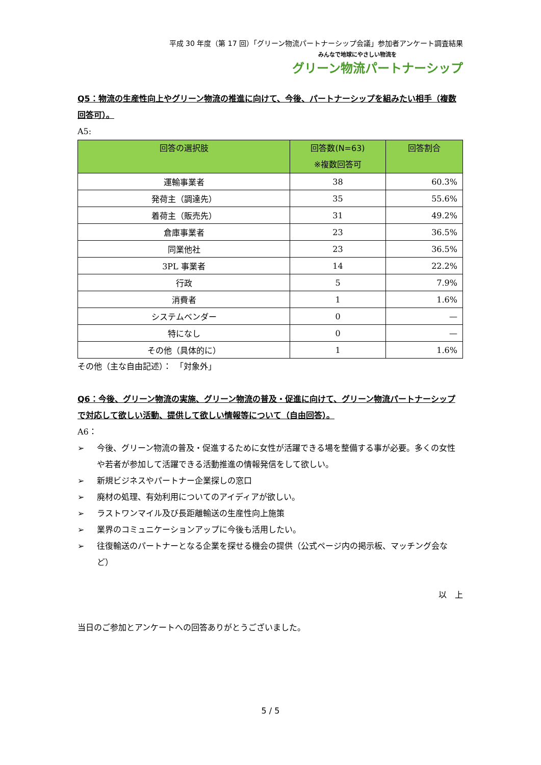平成 30 年度（第 17 回）「グリーン物流パートナーシップ会議」参加者アンケート調査結果
みんなで地球にやさしい物流を
グリーン物流パートナーシップ
Q5：物流の生産性向上やグリーン物流の推進に向けて、今後、パートナーシップを組みたい相手（複数回答可）。
A5:
| 回答の選択肢 | 回答数(N=63) ※複数回答可 | 回答割合 |
| --- | --- | --- |
| 運輸事業者 | 38 | 60.3% |
| 発荷主（調達先） | 35 | 55.6% |
| 着荷主（販売先） | 31 | 49.2% |
| 倉庫事業者 | 23 | 36.5% |
| 同業他社 | 23 | 36.5% |
| 3PL 事業者 | 14 | 22.2% |
| 行政 | 5 | 7.9% |
| 消費者 | 1 | 1.6% |
| システムベンダー | 0 | — |
| 特になし | 0 | — |
| その他（具体的に） | 1 | 1.6% |
その他（主な自由記述）：　「対象外」
Q6：今後、グリーン物流の実施、グリーン物流の普及・促進に向けて、グリーン物流パートナーシップで対応して欲しい活動、提供して欲しい情報等について（自由回答）。
A6：
➢ 今後、グリーン物流の普及・促進するために女性が活躍できる場を整備する事が必要。多くの女性や若者が参加して活躍できる活動推進の情報発信をして欲しい。
➢ 新規ビジネスやパートナー企業探しの窓口
➢ 廃材の処理、有効利用についてのアイディアが欲しい。
➢ ラストワンマイル及び長距離輸送の生産性向上施策
➢ 業界のコミュニケーションアップに今後も活用したい。
➢ 往復輸送のパートナーとなる企業を探せる機会の提供（公式ページ内の掲示板、マッチング会など）
以　上
当日のご参加とアンケートへの回答ありがとうございました。
5 / 5